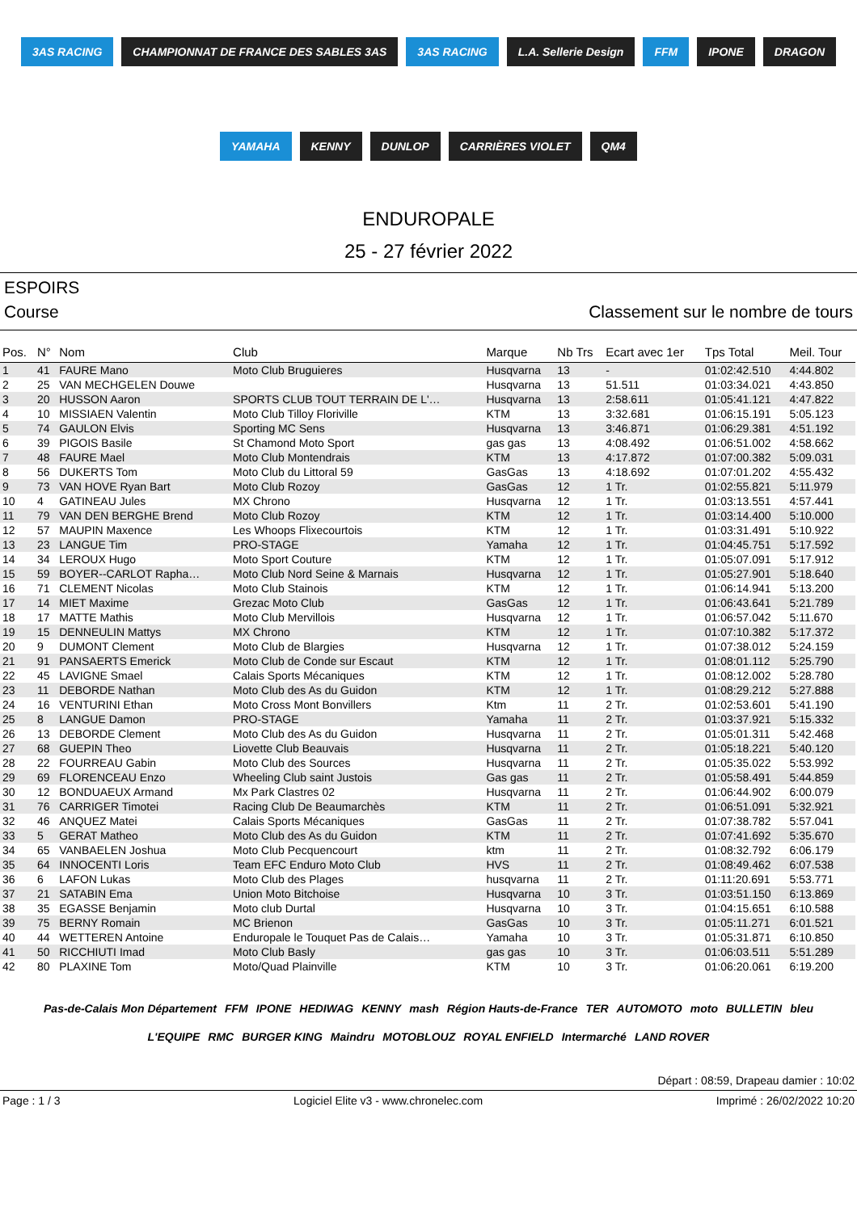3AS RACING CHAMPIONNAT DE FRANCE DES SABLES 3AS 3AS RACING L.A. Sellerie Design FFM IPONE DRAGON YAMAHA KENNY DUNLOP CARRIÈRES VIOLET QM4
ENDUROPALE
25 - 27 février 2022
ESPOIRS
Course Classement sur le nombre de tours
| Pos. | N° | Nom | Club | Marque | Nb Trs | Ecart avec 1er | Tps Total | Meil. Tour |
| --- | --- | --- | --- | --- | --- | --- | --- | --- |
| 1 | 41 | FAURE Mano | Moto Club Bruguieres | Husqvarna | 13 | - | 01:02:42.510 | 4:44.802 |
| 2 | 25 | VAN MECHGELEN Douwe | | Husqvarna | 13 | 51.511 | 01:03:34.021 | 4:43.850 |
| 3 | 20 | HUSSON Aaron | SPORTS CLUB TOUT TERRAIN DE L'… | Husqvarna | 13 | 2:58.611 | 01:05:41.121 | 4:47.822 |
| 4 | 10 | MISSIAEN Valentin | Moto Club Tilloy Floriville | KTM | 13 | 3:32.681 | 01:06:15.191 | 5:05.123 |
| 5 | 74 | GAULON Elvis | Sporting MC Sens | Husqvarna | 13 | 3:46.871 | 01:06:29.381 | 4:51.192 |
| 6 | 39 | PIGOIS Basile | St Chamond Moto Sport | gas gas | 13 | 4:08.492 | 01:06:51.002 | 4:58.662 |
| 7 | 48 | FAURE Mael | Moto Club Montendrais | KTM | 13 | 4:17.872 | 01:07:00.382 | 5:09.031 |
| 8 | 56 | DUKERTS Tom | Moto Club du Littoral 59 | GasGas | 13 | 4:18.692 | 01:07:01.202 | 4:55.432 |
| 9 | 73 | VAN HOVE Ryan Bart | Moto Club Rozoy | GasGas | 12 | 1 Tr. | 01:02:55.821 | 5:11.979 |
| 10 | 4 | GATINEAU Jules | MX Chrono | Husqvarna | 12 | 1 Tr. | 01:03:13.551 | 4:57.441 |
| 11 | 79 | VAN DEN BERGHE Brend | Moto Club Rozoy | KTM | 12 | 1 Tr. | 01:03:14.400 | 5:10.000 |
| 12 | 57 | MAUPIN Maxence | Les Whoops Flixecourtois | KTM | 12 | 1 Tr. | 01:03:31.491 | 5:10.922 |
| 13 | 23 | LANGUE Tim | PRO-STAGE | Yamaha | 12 | 1 Tr. | 01:04:45.751 | 5:17.592 |
| 14 | 34 | LEROUX Hugo | Moto Sport Couture | KTM | 12 | 1 Tr. | 01:05:07.091 | 5:17.912 |
| 15 | 59 | BOYER--CARLOT Rapha… | Moto Club Nord Seine & Marnais | Husqvarna | 12 | 1 Tr. | 01:05:27.901 | 5:18.640 |
| 16 | 71 | CLEMENT Nicolas | Moto Club Stainois | KTM | 12 | 1 Tr. | 01:06:14.941 | 5:13.200 |
| 17 | 14 | MIET Maxime | Grezac Moto Club | GasGas | 12 | 1 Tr. | 01:06:43.641 | 5:21.789 |
| 18 | 17 | MATTE Mathis | Moto Club Mervillois | Husqvarna | 12 | 1 Tr. | 01:06:57.042 | 5:11.670 |
| 19 | 15 | DENNEULIN Mattys | MX Chrono | KTM | 12 | 1 Tr. | 01:07:10.382 | 5:17.372 |
| 20 | 9 | DUMONT Clement | Moto Club de Blargies | Husqvarna | 12 | 1 Tr. | 01:07:38.012 | 5:24.159 |
| 21 | 91 | PANSAERTS Emerick | Moto Club de Conde sur Escaut | KTM | 12 | 1 Tr. | 01:08:01.112 | 5:25.790 |
| 22 | 45 | LAVIGNE Smael | Calais Sports Mécaniques | KTM | 12 | 1 Tr. | 01:08:12.002 | 5:28.780 |
| 23 | 11 | DEBORDE Nathan | Moto Club des As du Guidon | KTM | 12 | 1 Tr. | 01:08:29.212 | 5:27.888 |
| 24 | 16 | VENTURINI Ethan | Moto Cross Mont Bonvillers | Ktm | 11 | 2 Tr. | 01:02:53.601 | 5:41.190 |
| 25 | 8 | LANGUE Damon | PRO-STAGE | Yamaha | 11 | 2 Tr. | 01:03:37.921 | 5:15.332 |
| 26 | 13 | DEBORDE Clement | Moto Club des As du Guidon | Husqvarna | 11 | 2 Tr. | 01:05:01.311 | 5:42.468 |
| 27 | 68 | GUEPIN Theo | Liovette Club Beauvais | Husqvarna | 11 | 2 Tr. | 01:05:18.221 | 5:40.120 |
| 28 | 22 | FOURREAU Gabin | Moto Club des Sources | Husqvarna | 11 | 2 Tr. | 01:05:35.022 | 5:53.992 |
| 29 | 69 | FLORENCEAU Enzo | Wheeling Club saint Justois | Gas gas | 11 | 2 Tr. | 01:05:58.491 | 5:44.859 |
| 30 | 12 | BONDUAEUX Armand | Mx Park Clastres 02 | Husqvarna | 11 | 2 Tr. | 01:06:44.902 | 6:00.079 |
| 31 | 76 | CARRIGER Timotei | Racing Club De Beaumarchès | KTM | 11 | 2 Tr. | 01:06:51.091 | 5:32.921 |
| 32 | 46 | ANQUEZ Matei | Calais Sports Mécaniques | GasGas | 11 | 2 Tr. | 01:07:38.782 | 5:57.041 |
| 33 | 5 | GERAT Matheo | Moto Club des As du Guidon | KTM | 11 | 2 Tr. | 01:07:41.692 | 5:35.670 |
| 34 | 65 | VANBAELEN Joshua | Moto Club Pecquencourt | ktm | 11 | 2 Tr. | 01:08:32.792 | 6:06.179 |
| 35 | 64 | INNOCENTI Loris | Team EFC Enduro Moto Club | HVS | 11 | 2 Tr. | 01:08:49.462 | 6:07.538 |
| 36 | 6 | LAFON Lukas | Moto Club des Plages | husqvarna | 11 | 2 Tr. | 01:11:20.691 | 5:53.771 |
| 37 | 21 | SATABIN Ema | Union Moto Bitchoise | Husqvarna | 10 | 3 Tr. | 01:03:51.150 | 6:13.869 |
| 38 | 35 | EGASSE Benjamin | Moto club Durtal | Husqvarna | 10 | 3 Tr. | 01:04:15.651 | 6:10.588 |
| 39 | 75 | BERNY Romain | MC Brienon | GasGas | 10 | 3 Tr. | 01:05:11.271 | 6:01.521 |
| 40 | 44 | WETTEREN Antoine | Enduropale le Touquet Pas de Calais… | Yamaha | 10 | 3 Tr. | 01:05:31.871 | 6:10.850 |
| 41 | 50 | RICCHIUTI Imad | Moto Club Basly | gas gas | 10 | 3 Tr. | 01:06:03.511 | 5:51.289 |
| 42 | 80 | PLAXINE Tom | Moto/Quad Plainville | KTM | 10 | 3 Tr. | 01:06:20.061 | 6:19.200 |
Pas-de-Calais Mon Département FFM IPONE HEDIWAG KENNY mash Région Hauts-de-France TER AUTOMOTO moto BULLETIN bleu L'EQUIPE RMC BURGER KING Maindru MOTOBLOUZ ROYAL ENFIELD Intermarché LAND ROVER
Départ : 08:59, Drapeau damier : 10:02
Page : 1 / 3 Logiciel Elite v3 - www.chronelec.com Imprimé : 26/02/2022 10:20